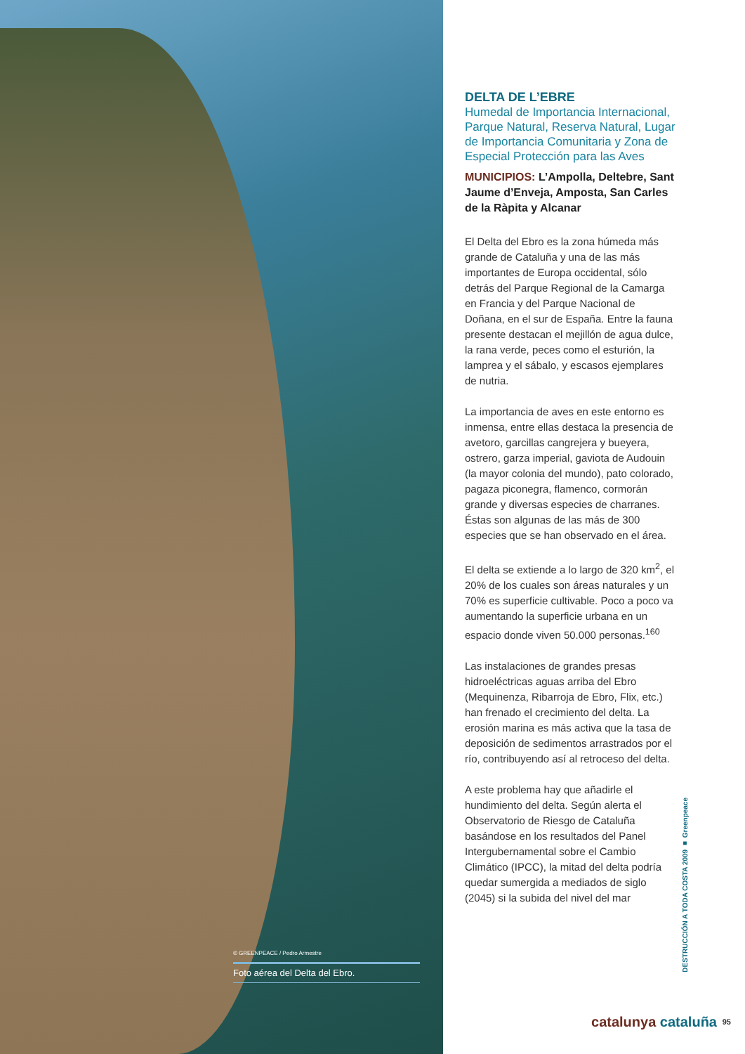© GREENPEACE / Pedro Armestre
Foto aérea del Delta del Ebro.
DELTA DE L’EBRE
Humedal de Importancia Internacional, Parque Natural, Reserva Natural, Lugar de Importancia Comunitaria y Zona de Especial Protección para las Aves
MUNICIPIOS: L’Ampolla, Deltebre, Sant Jaume d’Enveja, Amposta, San Carles de la Ràpita y Alcanar
El Delta del Ebro es la zona húmeda más grande de Cataluña y una de las más importantes de Europa occidental, sólo detrás del Parque Regional de la Camarga en Francia y del Parque Nacional de Doñana, en el sur de España. Entre la fauna presente destacan el mejillón de agua dulce, la rana verde, peces como el esturión, la lamprea y el sábalo, y escasos ejemplares de nutria.
La importancia de aves en este entorno es inmensa, entre ellas destaca la presencia de avetoro, garcillas cangrejera y bueyera, ostrero, garza imperial, gaviota de Audouin (la mayor colonia del mundo), pato colorado, pagaza piconegra, flamenco, cormorán grande y diversas especies de charranes. Éstas son algunas de las más de 300 especies que se han observado en el área.
El delta se extiende a lo largo de 320 km<sup>2</sup>, el 20% de los cuales son áreas naturales y un 70% es superficie cultivable. Poco a poco va aumentando la superficie urbana en un espacio donde viven 50.000 personas.<sup>160</sup>
Las instalaciones de grandes presas hidroeléctricas aguas arriba del Ebro (Mequinenza, Ribarroja de Ebro, Flix, etc.) han frenado el crecimiento del delta. La erosión marina es más activa que la tasa de deposición de sedimentos arrastrados por el río, contribuyendo así al retroceso del delta.
A este problema hay que añadirle el hundimiento del delta. Según alerta el Observatorio de Riesgo de Cataluña basándose en los resultados del Panel Intergubernamental sobre el Cambio Climático (IPCC), la mitad del delta podría quedar sumergida a mediados de siglo (2045) si la subida del nivel del mar
DESTRUCCIÓN A TODA COSTA 2009 ■ Greenpeace
catalunya cataluña 95